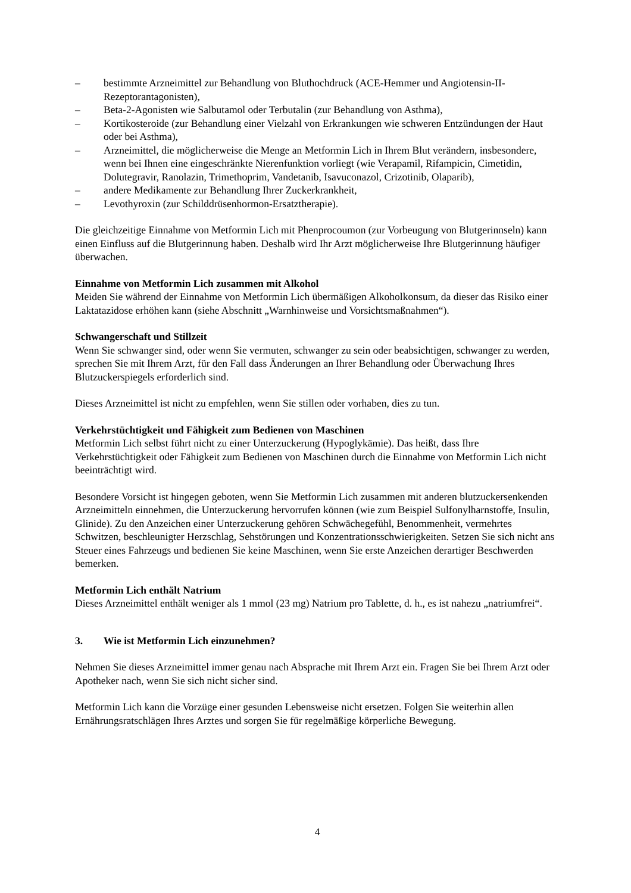– bestimmte Arzneimittel zur Behandlung von Bluthochdruck (ACE-Hemmer und Angiotensin-II-Rezeptorantagonisten),
– Beta-2-Agonisten wie Salbutamol oder Terbutalin (zur Behandlung von Asthma),
– Kortikosteroide (zur Behandlung einer Vielzahl von Erkrankungen wie schweren Entzündungen der Haut oder bei Asthma),
– Arzneimittel, die möglicherweise die Menge an Metformin Lich in Ihrem Blut verändern, insbesondere, wenn bei Ihnen eine eingeschränkte Nierenfunktion vorliegt (wie Verapamil, Rifampicin, Cimetidin, Dolutegravir, Ranolazin, Trimethoprim, Vandetanib, Isavuconazol, Crizotinib, Olaparib),
– andere Medikamente zur Behandlung Ihrer Zuckerkrankheit,
– Levothyroxin (zur Schilddrüsenhormon-Ersatztherapie).
Die gleichzeitige Einnahme von Metformin Lich mit Phenprocoumon (zur Vorbeugung von Blutgerinnseln) kann einen Einfluss auf die Blutgerinnung haben. Deshalb wird Ihr Arzt möglicherweise Ihre Blutgerinnung häufiger überwachen.
Einnahme von Metformin Lich zusammen mit Alkohol
Meiden Sie während der Einnahme von Metformin Lich übermäßigen Alkoholkonsum, da dieser das Risiko einer Laktatazidose erhöhen kann (siehe Abschnitt „Warnhinweise und Vorsichtsmaßnahmen“).
Schwangerschaft und Stillzeit
Wenn Sie schwanger sind, oder wenn Sie vermuten, schwanger zu sein oder beabsichtigen, schwanger zu werden, sprechen Sie mit Ihrem Arzt, für den Fall dass Änderungen an Ihrer Behandlung oder Überwachung Ihres Blutzuckerspiegels erforderlich sind.
Dieses Arzneimittel ist nicht zu empfehlen, wenn Sie stillen oder vorhaben, dies zu tun.
Verkehrstüchtigkeit und Fähigkeit zum Bedienen von Maschinen
Metformin Lich selbst führt nicht zu einer Unterzuckerung (Hypoglykämie). Das heißt, dass Ihre Verkehrstüchtigkeit oder Fähigkeit zum Bedienen von Maschinen durch die Einnahme von Metformin Lich nicht beeinträchtigt wird.
Besondere Vorsicht ist hingegen geboten, wenn Sie Metformin Lich zusammen mit anderen blutzuckersenkenden Arzneimitteln einnehmen, die Unterzuckerung hervorrufen können (wie zum Beispiel Sulfonylharnstoffe, Insulin, Glinide). Zu den Anzeichen einer Unterzuckerung gehören Schwächegefühl, Benommenheit, vermehrtes Schwitzen, beschleunigter Herzschlag, Sehstörungen und Konzentrationsschwierigkeiten. Setzen Sie sich nicht ans Steuer eines Fahrzeugs und bedienen Sie keine Maschinen, wenn Sie erste Anzeichen derartiger Beschwerden bemerken.
Metformin Lich enthält Natrium
Dieses Arzneimittel enthält weniger als 1 mmol (23 mg) Natrium pro Tablette, d. h., es ist nahezu „natriumfrei“.
3. Wie ist Metformin Lich einzunehmen?
Nehmen Sie dieses Arzneimittel immer genau nach Absprache mit Ihrem Arzt ein. Fragen Sie bei Ihrem Arzt oder Apotheker nach, wenn Sie sich nicht sicher sind.
Metformin Lich kann die Vorzüge einer gesunden Lebensweise nicht ersetzen. Folgen Sie weiterhin allen Ernährungsratschlägen Ihres Arztes und sorgen Sie für regelmäßige körperliche Bewegung.
4